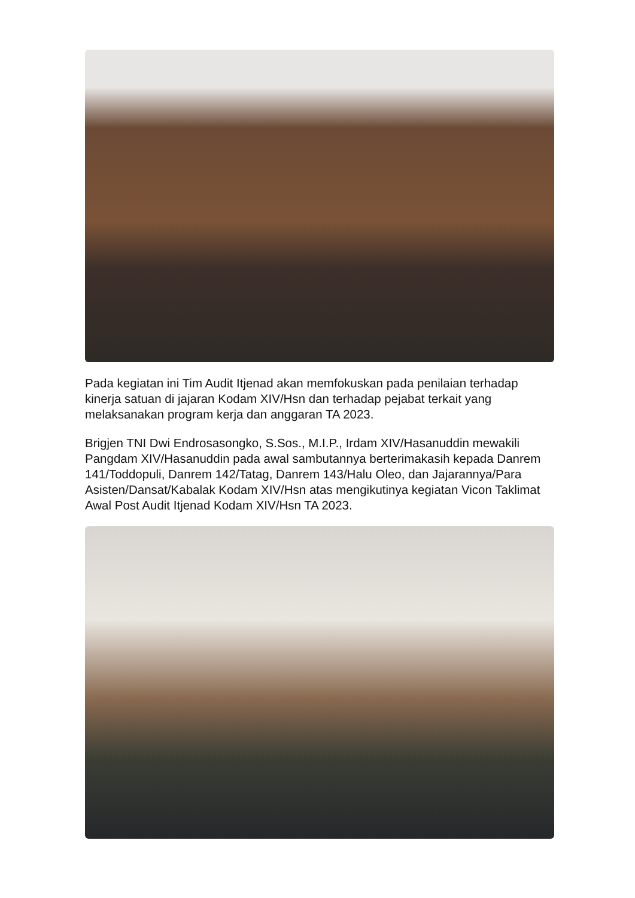Pada kegiatan ini Tim Audit Itjenad akan memfokuskan pada penilaian terhadap kinerja satuan di jajaran Kodam XIV/Hsn dan terhadap pejabat terkait yang melaksanakan program kerja dan anggaran TA 2023.
Brigjen TNI Dwi Endrosasongko, S.Sos., M.I.P., Irdam XIV/Hasanuddin mewakili Pangdam XIV/Hasanuddin pada awal sambutannya berterimakasih kepada Danrem 141/Toddopuli, Danrem 142/Tatag, Danrem 143/Halu Oleo, dan Jajarannya/Para Asisten/Dansat/Kabalak Kodam XIV/Hsn atas mengikutinya kegiatan Vicon Taklimat Awal Post Audit Itjenad Kodam XIV/Hsn TA 2023.